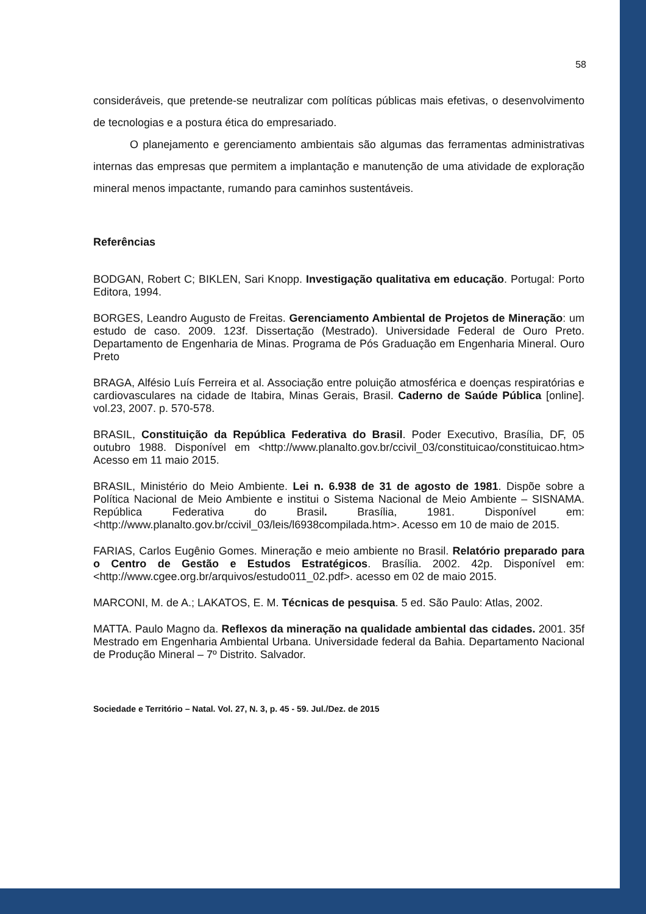58
consideráveis, que pretende-se neutralizar com políticas públicas mais efetivas, o desenvolvimento de tecnologias e a postura ética do empresariado.
O planejamento e gerenciamento ambientais são algumas das ferramentas administrativas internas das empresas que permitem a implantação e manutenção de uma atividade de exploração mineral menos impactante, rumando para caminhos sustentáveis.
Referências
BODGAN, Robert C; BIKLEN, Sari Knopp. Investigação qualitativa em educação. Portugal: Porto Editora, 1994.
BORGES, Leandro Augusto de Freitas. Gerenciamento Ambiental de Projetos de Mineração: um estudo de caso. 2009. 123f. Dissertação (Mestrado). Universidade Federal de Ouro Preto. Departamento de Engenharia de Minas. Programa de Pós Graduação em Engenharia Mineral. Ouro Preto
BRAGA, Alfésio Luís Ferreira et al. Associação entre poluição atmosférica e doenças respiratórias e cardiovasculares na cidade de Itabira, Minas Gerais, Brasil. Caderno de Saúde Pública [online]. vol.23, 2007. p. 570-578.
BRASIL, Constituição da República Federativa do Brasil. Poder Executivo, Brasília, DF, 05 outubro 1988. Disponível em <http://www.planalto.gov.br/ccivil_03/constituicao/constituicao.htm> Acesso em 11 maio 2015.
BRASIL, Ministério do Meio Ambiente. Lei n. 6.938 de 31 de agosto de 1981. Dispõe sobre a Política Nacional de Meio Ambiente e institui o Sistema Nacional de Meio Ambiente – SISNAMA. República Federativa do Brasil. Brasília, 1981. Disponível em: <http://www.planalto.gov.br/ccivil_03/leis/l6938compilada.htm>. Acesso em 10 de maio de 2015.
FARIAS, Carlos Eugênio Gomes. Mineração e meio ambiente no Brasil. Relatório preparado para o Centro de Gestão e Estudos Estratégicos. Brasília. 2002. 42p. Disponível em: <http://www.cgee.org.br/arquivos/estudo011_02.pdf>. acesso em 02 de maio 2015.
MARCONI, M. de A.; LAKATOS, E. M. Técnicas de pesquisa. 5 ed. São Paulo: Atlas, 2002.
MATTA. Paulo Magno da. Reflexos da mineração na qualidade ambiental das cidades. 2001. 35f Mestrado em Engenharia Ambiental Urbana. Universidade federal da Bahia. Departamento Nacional de Produção Mineral – 7º Distrito. Salvador.
Sociedade e Território – Natal. Vol. 27, N. 3, p. 45 - 59. Jul./Dez. de 2015